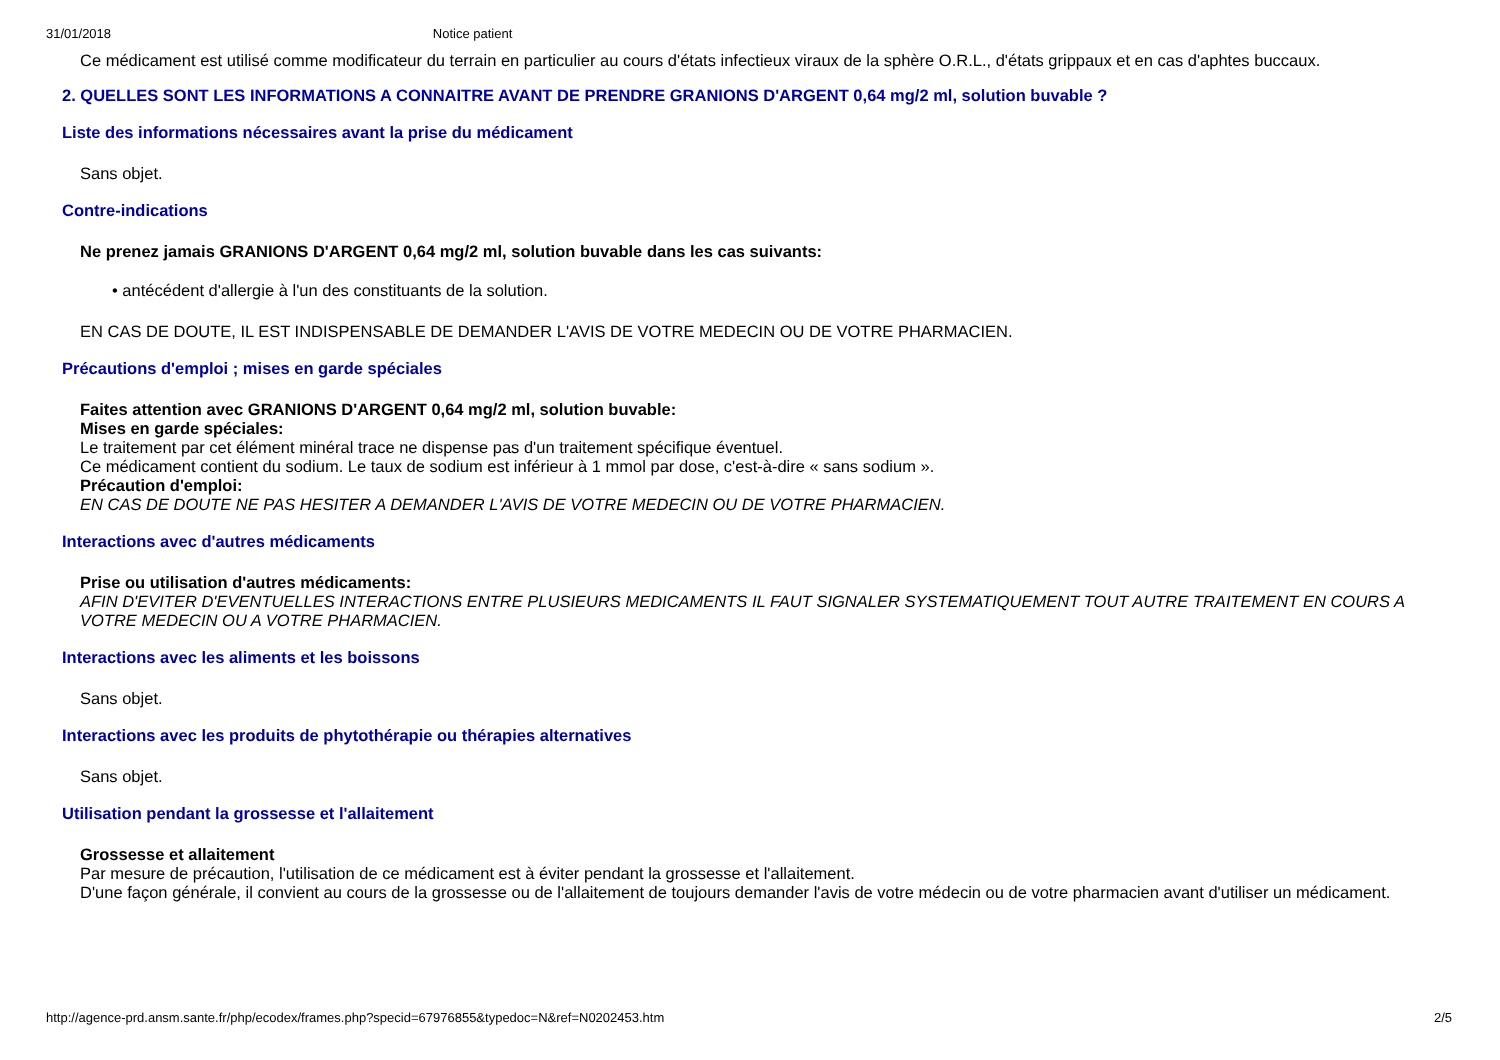31/01/2018 Notice patient
Ce médicament est utilisé comme modificateur du terrain en particulier au cours d'états infectieux viraux de la sphère O.R.L., d'états grippaux et en cas d'aphtes buccaux.
2. QUELLES SONT LES INFORMATIONS A CONNAITRE AVANT DE PRENDRE GRANIONS D'ARGENT 0,64 mg/2 ml, solution buvable ?
Liste des informations nécessaires avant la prise du médicament
Sans objet.
Contre-indications
Ne prenez jamais GRANIONS D'ARGENT 0,64 mg/2 ml, solution buvable dans les cas suivants:
• antécédent d'allergie à l'un des constituants de la solution.
EN CAS DE DOUTE, IL EST INDISPENSABLE DE DEMANDER L'AVIS DE VOTRE MEDECIN OU DE VOTRE PHARMACIEN.
Précautions d'emploi ; mises en garde spéciales
Faites attention avec GRANIONS D'ARGENT 0,64 mg/2 ml, solution buvable:
Mises en garde spéciales:
Le traitement par cet élément minéral trace ne dispense pas d'un traitement spécifique éventuel.
Ce médicament contient du sodium. Le taux de sodium est inférieur à 1 mmol par dose, c'est-à-dire « sans sodium ».
Précaution d'emploi:
EN CAS DE DOUTE NE PAS HESITER A DEMANDER L'AVIS DE VOTRE MEDECIN OU DE VOTRE PHARMACIEN.
Interactions avec d'autres médicaments
Prise ou utilisation d'autres médicaments:
AFIN D'EVITER D'EVENTUELLES INTERACTIONS ENTRE PLUSIEURS MEDICAMENTS IL FAUT SIGNALER SYSTEMATIQUEMENT TOUT AUTRE TRAITEMENT EN COURS A VOTRE MEDECIN OU A VOTRE PHARMACIEN.
Interactions avec les aliments et les boissons
Sans objet.
Interactions avec les produits de phytothérapie ou thérapies alternatives
Sans objet.
Utilisation pendant la grossesse et l'allaitement
Grossesse et allaitement
Par mesure de précaution, l'utilisation de ce médicament est à éviter pendant la grossesse et l'allaitement.
D'une façon générale, il convient au cours de la grossesse ou de l'allaitement de toujours demander l'avis de votre médecin ou de votre pharmacien avant d'utiliser un médicament.
http://agence-prd.ansm.sante.fr/php/ecodex/frames.php?specid=67976855&typedoc=N&ref=N0202453.htm 2/5